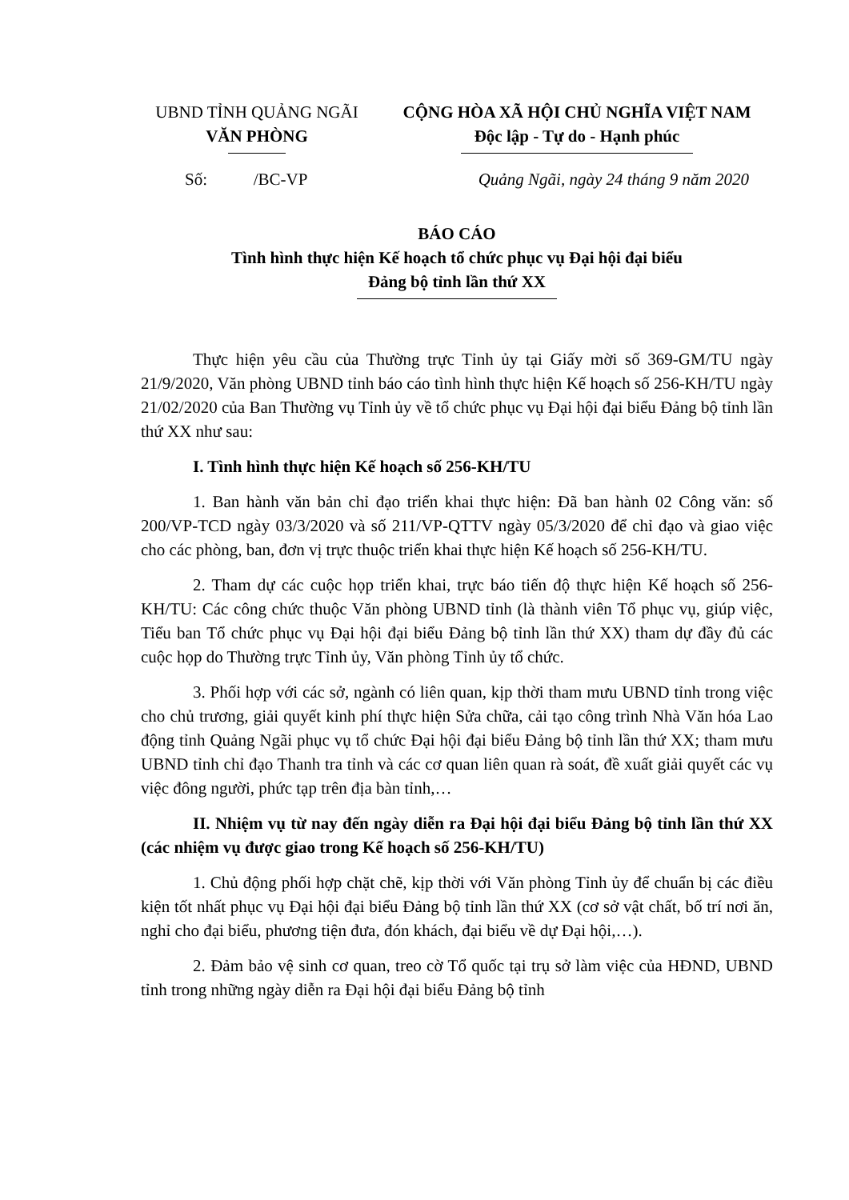UBND TỈNH QUẢNG NGÃI
VĂN PHÒNG
CỘNG HÒA XÃ HỘI CHỦ NGHĨA VIỆT NAM
Độc lập - Tự do - Hạnh phúc
Số: /BC-VP Quảng Ngãi, ngày 24 tháng 9 năm 2020
BÁO CÁO
Tình hình thực hiện Kế hoạch tổ chức phục vụ Đại hội đại biểu
Đảng bộ tỉnh lần thứ XX
Thực hiện yêu cầu của Thường trực Tỉnh ủy tại Giấy mời số 369-GM/TU ngày 21/9/2020, Văn phòng UBND tỉnh báo cáo tình hình thực hiện Kế hoạch số 256-KH/TU ngày 21/02/2020 của Ban Thường vụ Tỉnh ủy về tổ chức phục vụ Đại hội đại biểu Đảng bộ tỉnh lần thứ XX như sau:
I. Tình hình thực hiện Kế hoạch số 256-KH/TU
1. Ban hành văn bản chỉ đạo triển khai thực hiện: Đã ban hành 02 Công văn: số 200/VP-TCD ngày 03/3/2020 và số 211/VP-QTTV ngày 05/3/2020 để chỉ đạo và giao việc cho các phòng, ban, đơn vị trực thuộc triển khai thực hiện Kế hoạch số 256-KH/TU.
2. Tham dự các cuộc họp triển khai, trực báo tiến độ thực hiện Kế hoạch số 256-KH/TU: Các công chức thuộc Văn phòng UBND tỉnh (là thành viên Tổ phục vụ, giúp việc, Tiểu ban Tổ chức phục vụ Đại hội đại biểu Đảng bộ tỉnh lần thứ XX) tham dự đầy đủ các cuộc họp do Thường trực Tỉnh ủy, Văn phòng Tỉnh ủy tổ chức.
3. Phối hợp với các sở, ngành có liên quan, kịp thời tham mưu UBND tỉnh trong việc cho chủ trương, giải quyết kinh phí thực hiện Sửa chữa, cải tạo công trình Nhà Văn hóa Lao động tỉnh Quảng Ngãi phục vụ tổ chức Đại hội đại biểu Đảng bộ tỉnh lần thứ XX; tham mưu UBND tỉnh chỉ đạo Thanh tra tỉnh và các cơ quan liên quan rà soát, đề xuất giải quyết các vụ việc đông người, phức tạp trên địa bàn tỉnh,…
II. Nhiệm vụ từ nay đến ngày diễn ra Đại hội đại biểu Đảng bộ tỉnh lần thứ XX (các nhiệm vụ được giao trong Kế hoạch số 256-KH/TU)
1. Chủ động phối hợp chặt chẽ, kịp thời với Văn phòng Tỉnh ủy để chuẩn bị các điều kiện tốt nhất phục vụ Đại hội đại biểu Đảng bộ tỉnh lần thứ XX (cơ sở vật chất, bố trí nơi ăn, nghỉ cho đại biểu, phương tiện đưa, đón khách, đại biểu về dự Đại hội,…).
2. Đảm bảo vệ sinh cơ quan, treo cờ Tổ quốc tại trụ sở làm việc của HĐND, UBND tỉnh trong những ngày diễn ra Đại hội đại biểu Đảng bộ tỉnh